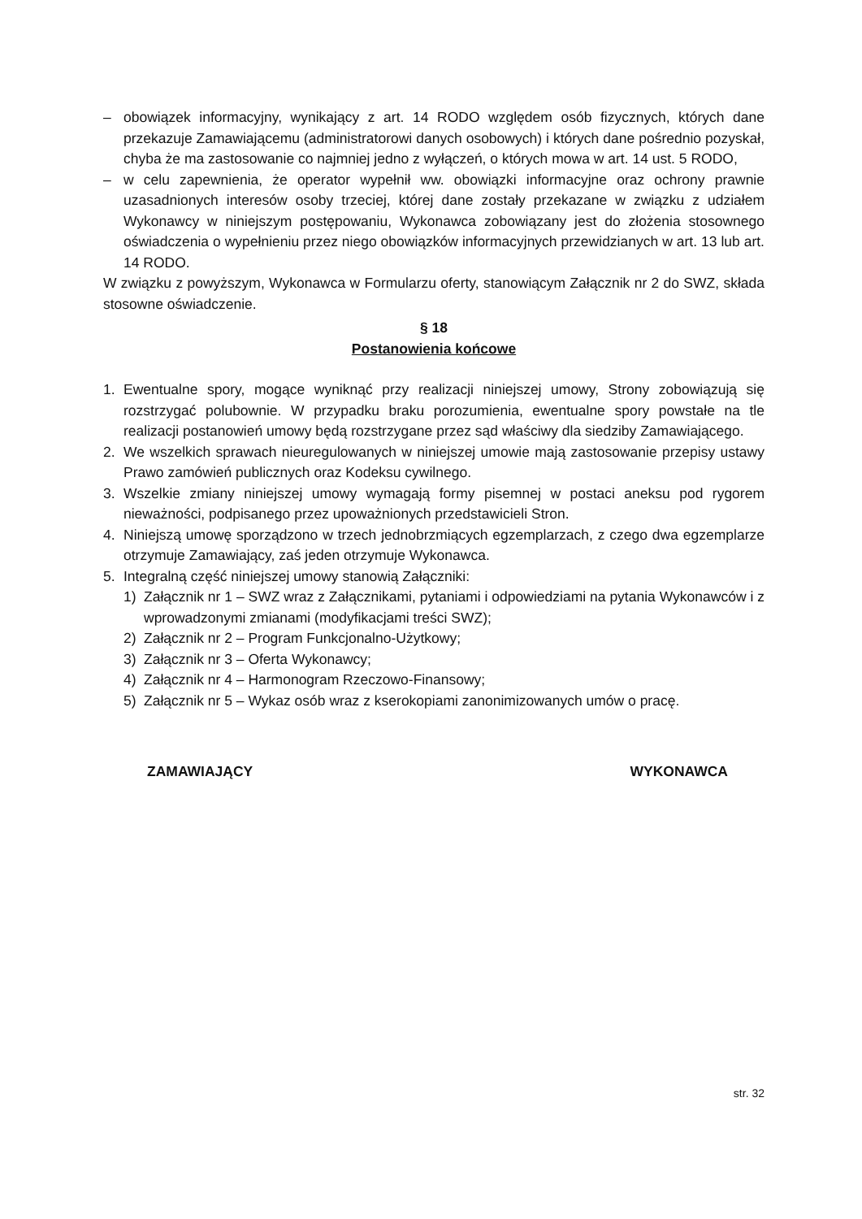– obowiązek informacyjny, wynikający z art. 14 RODO względem osób fizycznych, których dane przekazuje Zamawiającemu (administratorowi danych osobowych) i których dane pośrednio pozyskał, chyba że ma zastosowanie co najmniej jedno z wyłączeń, o których mowa w art. 14 ust. 5 RODO,
– w celu zapewnienia, że operator wypełnił ww. obowiązki informacyjne oraz ochrony prawnie uzasadnionych interesów osoby trzeciej, której dane zostały przekazane w związku z udziałem Wykonawcy w niniejszym postępowaniu, Wykonawca zobowiązany jest do złożenia stosownego oświadczenia o wypełnieniu przez niego obowiązków informacyjnych przewidzianych w art. 13 lub art. 14 RODO.
W związku z powyższym, Wykonawca w Formularzu oferty, stanowiącym Załącznik nr 2 do SWZ, składa stosowne oświadczenie.
§ 18
Postanowienia końcowe
1. Ewentualne spory, mogące wyniknąć przy realizacji niniejszej umowy, Strony zobowiązują się rozstrzygać polubownie. W przypadku braku porozumienia, ewentualne spory powstałe na tle realizacji postanowień umowy będą rozstrzygane przez sąd właściwy dla siedziby Zamawiającego.
2. We wszelkich sprawach nieuregulowanych w niniejszej umowie mają zastosowanie przepisy ustawy Prawo zamówień publicznych oraz Kodeksu cywilnego.
3. Wszelkie zmiany niniejszej umowy wymagają formy pisemnej w postaci aneksu pod rygorem nieważności, podpisanego przez upoważnionych przedstawicieli Stron.
4. Niniejszą umowę sporządzono w trzech jednobrzmiących egzemplarzach, z czego dwa egzemplarze otrzymuje Zamawiający, zaś jeden otrzymuje Wykonawca.
5. Integralną część niniejszej umowy stanowią Załączniki:
1) Załącznik nr 1 – SWZ wraz z Załącznikami, pytaniami i odpowiedziami na pytania Wykonawców i z wprowadzonymi zmianami (modyfikacjami treści SWZ);
2) Załącznik nr 2 – Program Funkcjonalno-Użytkowy;
3) Załącznik nr 3 – Oferta Wykonawcy;
4) Załącznik nr 4 – Harmonogram Rzeczowo-Finansowy;
5) Załącznik nr 5 – Wykaz osób wraz z kserokopiami zanonimizowanych umów o pracę.
ZAMAWIAJĄCY WYKONAWCA
str. 32